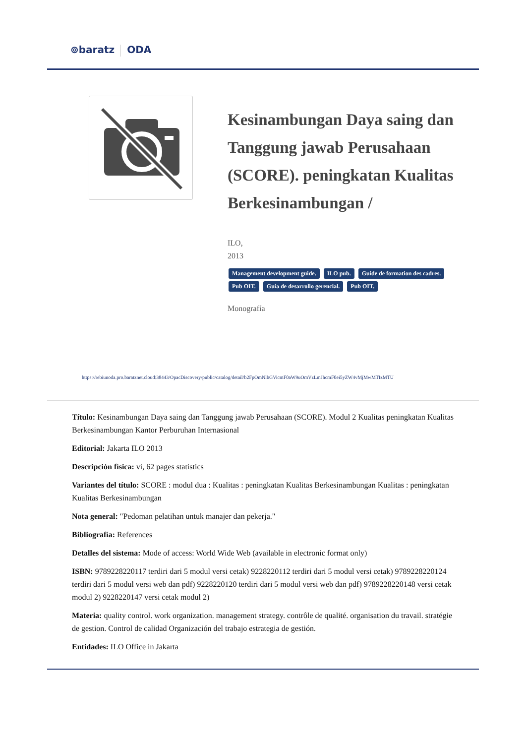⊚baratz ODA
Kesinambungan Daya saing dan Tanggung jawab Perusahaan (SCORE). peningkatan Kualitas Berkesinambungan /
ILO,
2013
Management development guide. ILO pub. Guide de formation des cadres. Pub OIT. Guía de desarrollo gerencial. Pub OIT.
Monografía
https://rebiunoda.pro.baratznet.cloud:38443/OpacDiscovery/public/catalog/detail/b2FpOmNlbGVicmF0aW9uOmVzLmJhcmF0ei5yZW4vMjMwMTIzMTU
Título: Kesinambungan Daya saing dan Tanggung jawab Perusahaan (SCORE). Modul 2 Kualitas peningkatan Kualitas Berkesinambungan Kantor Perburuhan Internasional
Editorial: Jakarta ILO 2013
Descripción física: vi, 62 pages statistics
Variantes del título: SCORE : modul dua : Kualitas : peningkatan Kualitas Berkesinambungan Kualitas : peningkatan Kualitas Berkesinambungan
Nota general: "Pedoman pelatihan untuk manajer dan pekerja."
Bibliografía: References
Detalles del sistema: Mode of access: World Wide Web (available in electronic format only)
ISBN: 9789228220117 terdiri dari 5 modul versi cetak) 9228220112 terdiri dari 5 modul versi cetak) 9789228220124 terdiri dari 5 modul versi web dan pdf) 9228220120 terdiri dari 5 modul versi web dan pdf) 9789228220148 versi cetak modul 2) 9228220147 versi cetak modul 2)
Materia: quality control. work organization. management strategy. contrôle de qualité. organisation du travail. stratégie de gestion. Control de calidad Organización del trabajo estrategia de gestión.
Entidades: ILO Office in Jakarta